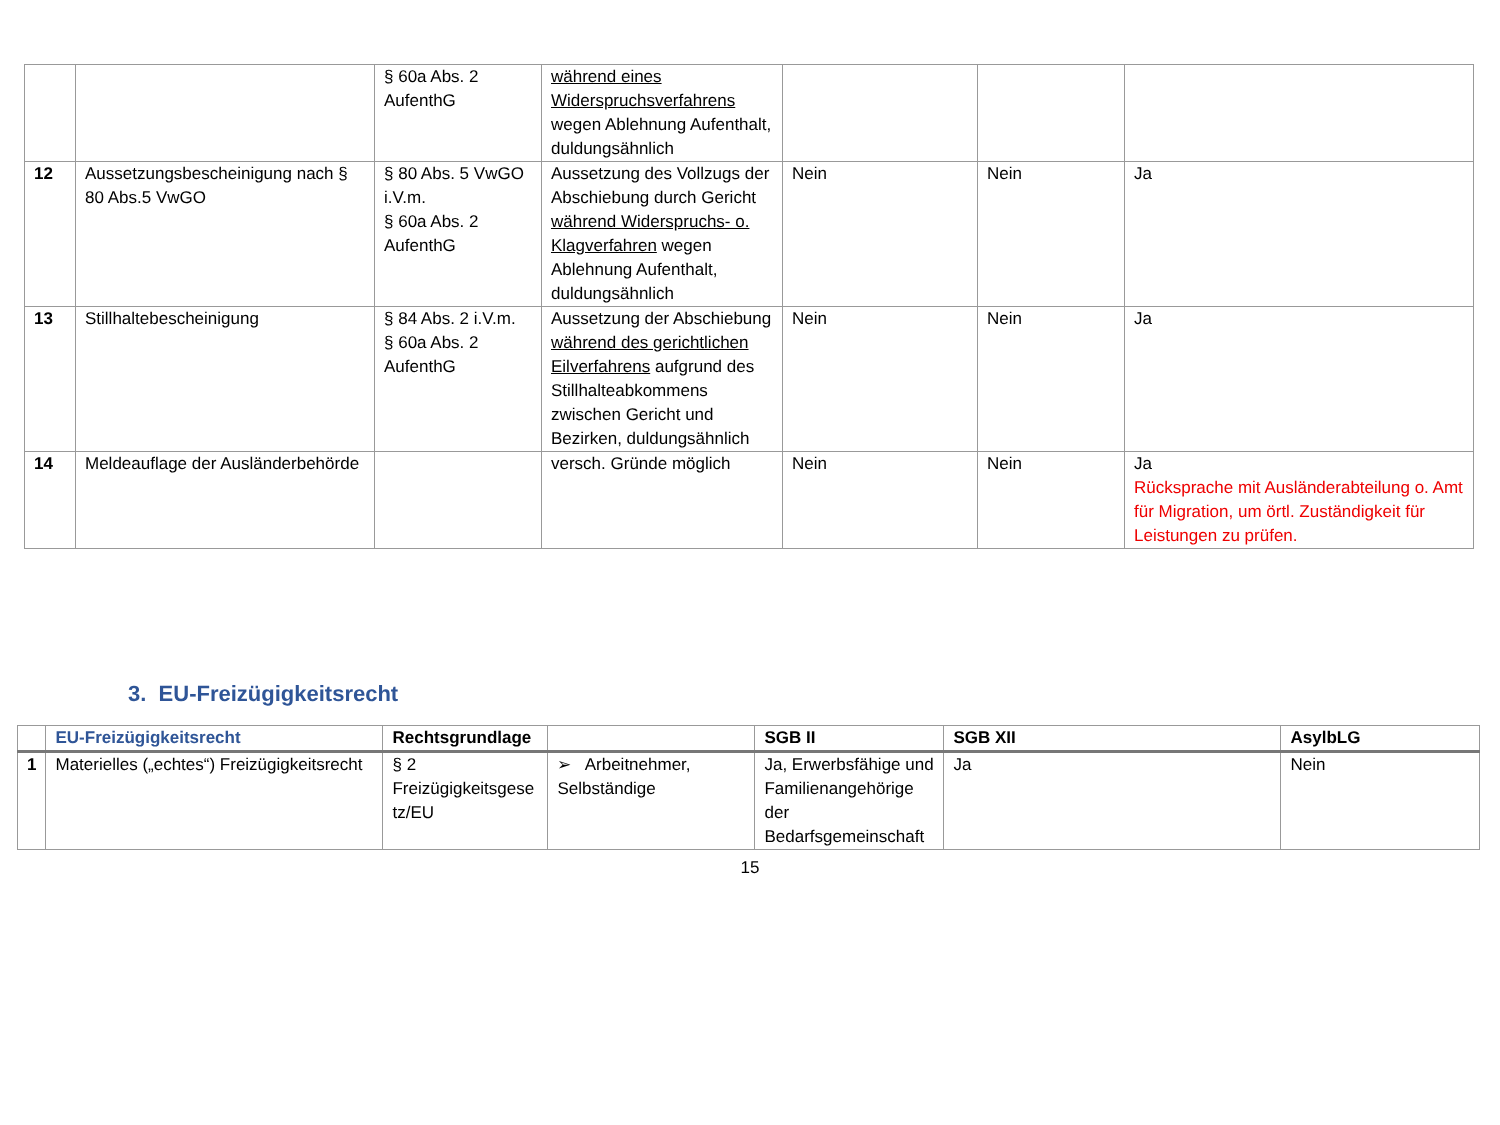| | | § 60a Abs. 2 AufenthG | während eines Widerspruchsverfahrens wegen Ablehnung Aufenthalt, duldungsähnlich | | | |
| 12 | Aussetzungsbescheinigung nach § 80 Abs.5 VwGO | § 80 Abs. 5 VwGO i.V.m. § 60a Abs. 2 AufenthG | Aussetzung des Vollzugs der Abschiebung durch Gericht während Widerspruchs- o. Klagverfahren wegen Ablehnung Aufenthalt, duldungsähnlich | Nein | Nein | Ja |
| 13 | Stillhaltebescheinigung | § 84 Abs. 2 i.V.m. § 60a Abs. 2 AufenthG | Aussetzung der Abschiebung während des gerichtlichen Eilverfahrens aufgrund des Stillhalteabkommens zwischen Gericht und Bezirken, duldungsähnlich | Nein | Nein | Ja |
| 14 | Meldeauflage der Ausländerbehörde | | versch. Gründe möglich | Nein | Nein | Ja Rücksprache mit Ausländerabteilung o. Amt für Migration, um örtl. Zuständigkeit für Leistungen zu prüfen. |
3. EU-Freizügigkeitsrecht
| | EU-Freizügigkeitsrecht | Rechtsgrundlage | | SGB II | SGB XII | AsylbLG |
| --- | --- | --- | --- | --- | --- | --- |
| 1 | Materielles („echtes“) Freizügigkeitsrecht | § 2 Freizügigkeitsgese tz/EU | ➢ Arbeitnehmer, Selbständige | Ja, Erwerbsfähige und Familienangehörige der Bedarfsgemeinschaft | Ja | Nein |
15